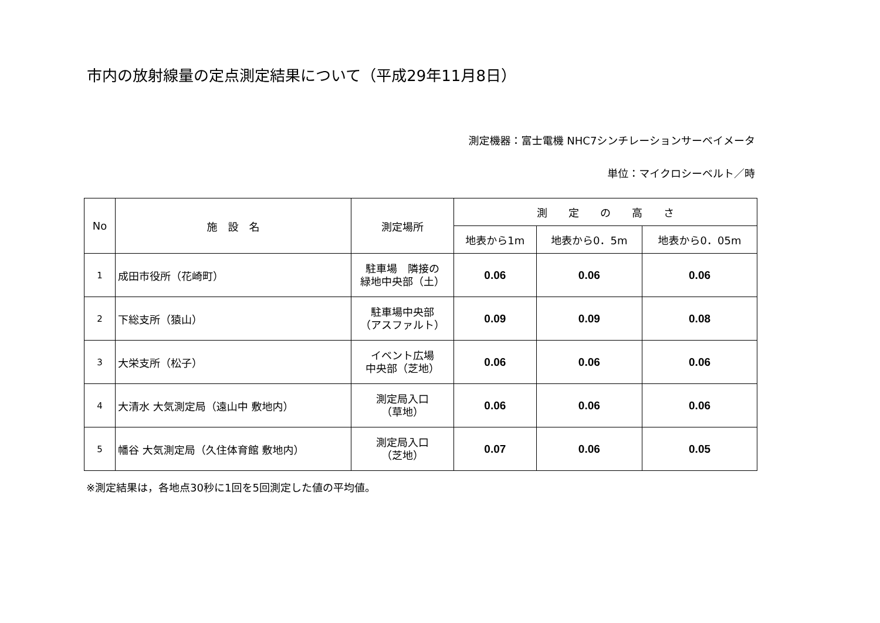市内の放射線量の定点測定結果について（平成29年11月8日）
測定機器：富士電機 NHC7シンチレーションサーベイメータ
単位：マイクロシーベルト／時
| No | 施 設 名 | 測定場所 | 測 定 の 高 さ | | |
| --- | --- | --- | --- | --- | --- |
| | | | 地表から1m | 地表から0．5m | 地表から0．05m |
| 1 | 成田市役所（花崎町） | 駐車場 隣接の 緑地中央部（土） | 0.06 | 0.06 | 0.06 |
| 2 | 下総支所（猿山） | 駐車場中央部 （アスファルト） | 0.09 | 0.09 | 0.08 |
| 3 | 大栄支所（松子） | イベント広場 中央部（芝地） | 0.06 | 0.06 | 0.06 |
| 4 | 大清水 大気測定局（遠山中 敷地内） | 測定局入口 （草地） | 0.06 | 0.06 | 0.06 |
| 5 | 幡谷 大気測定局（久住体育館 敷地内） | 測定局入口 （芝地） | 0.07 | 0.06 | 0.05 |
※測定結果は，各地点30秒に1回を5回測定した値の平均値。